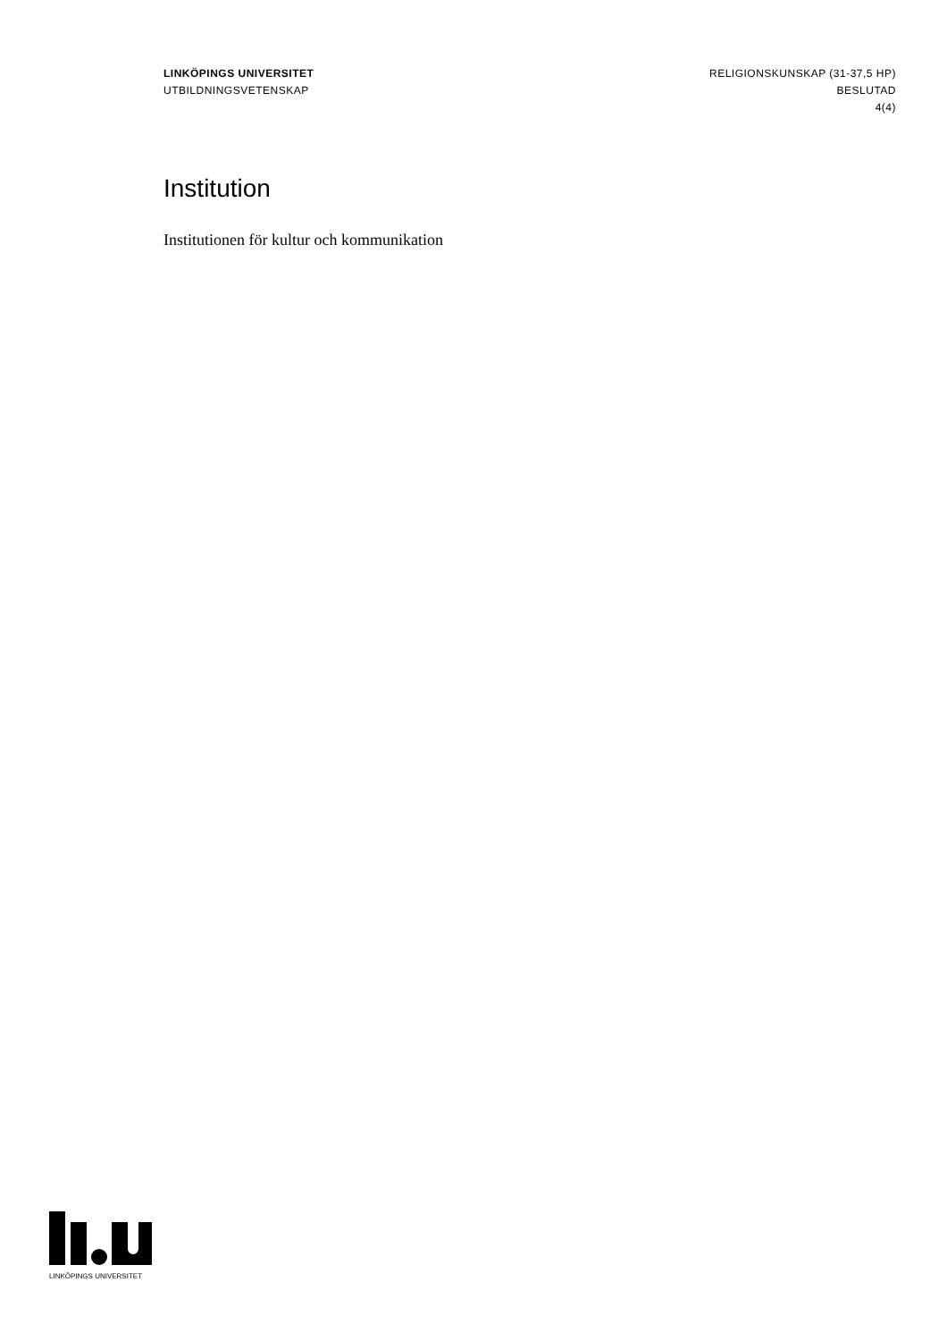LINKÖPINGS UNIVERSITET
UTBILDNINGSVETENSKAP
RELIGIONSKUNSKAP (31-37,5 HP)
BESLUTAD
4(4)
Institution
Institutionen för kultur och kommunikation
LINKÖPINGS UNIVERSITET